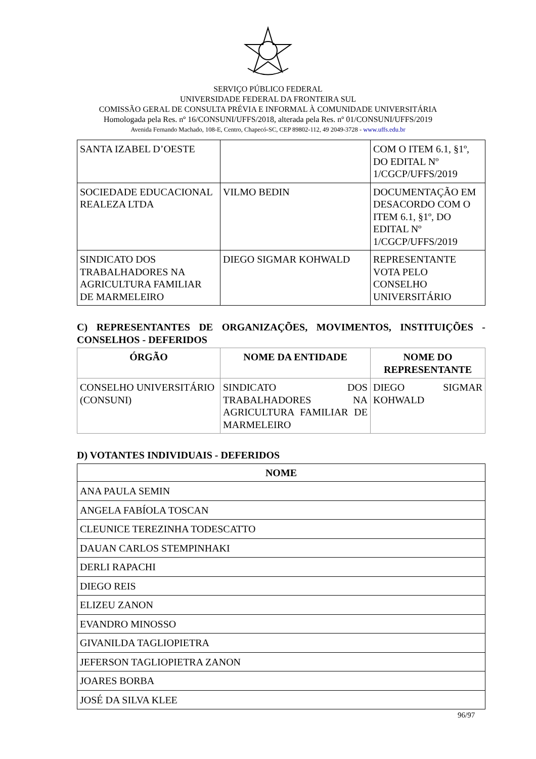SERVIÇO PÚBLICO FEDERAL
UNIVERSIDADE FEDERAL DA FRONTEIRA SUL
COMISSÃO GERAL DE CONSULTA PRÉVIA E INFORMAL À COMUNIDADE UNIVERSITÁRIA
Homologada pela Res. nº 16/CONSUNI/UFFS/2018, alterada pela Res. nº 01/CONSUNI/UFFS/2019
Avenida Fernando Machado, 108-E, Centro, Chapecó-SC, CEP 89802-112, 49 2049-3728 - www.uffs.edu.br
| SANTA IZABEL D’OESTE | | COM O ITEM 6.1, §1º, DO EDITAL Nº 1/CGCP/UFFS/2019 |
| SOCIEDADE EDUCACIONAL REALEZA LTDA | VILMO BEDIN | DOCUMENTAÇÃO EM DESACORDO COM O ITEM 6.1, §1º, DO EDITAL Nº 1/CGCP/UFFS/2019 |
| SINDICATO DOS TRABALHADORES NA AGRICULTURA FAMILIAR DE MARMELEIRO | DIEGO SIGMAR KOHWALD | REPRESENTANTE VOTA PELO CONSELHO UNIVERSITÁRIO |
C) REPRESENTANTES DE ORGANIZAÇÕES, MOVIMENTOS, INSTITUIÇÕES - CONSELHOS - DEFERIDOS
| ÓRGÃO | NOME DA ENTIDADE | NOME DO REPRESENTANTE |
| --- | --- | --- |
| CONSELHO UNIVERSITÁRIO (CONSUNI) | SINDICATO DOS TRABALHADORES NA AGRICULTURA FAMILIAR DE MARMELEIRO | DIEGO SIGMAR KOHWALD |
D) VOTANTES INDIVIDUAIS - DEFERIDOS
| NOME |
| --- |
| ANA PAULA SEMIN |
| ANGELA FABÍOLA TOSCAN |
| CLEUNICE TEREZINHA TODESCATTO |
| DAUAN CARLOS STEMPINHAKI |
| DERLI RAPACHI |
| DIEGO REIS |
| ELIZEU ZANON |
| EVANDRO MINOSSO |
| GIVANILDA TAGLIOPIETRA |
| JEFERSON TAGLIOPIETRA ZANON |
| JOARES BORBA |
| JOSÉ DA SILVA KLEE |
96/97